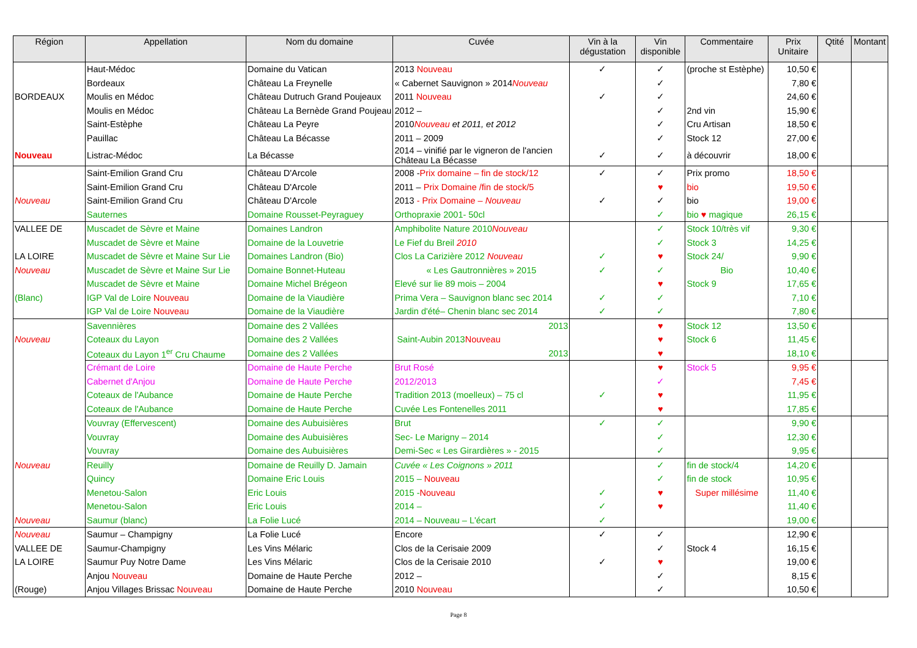| Région | Appellation | Nom du domaine | Cuvée | Vin à la dégustation | Vin disponible | Commentaire | Prix Unitaire | Qtité | Montant |
| --- | --- | --- | --- | --- | --- | --- | --- | --- | --- |
| | Haut-Médoc | Domaine du Vatican | 2013 Nouveau | ✓ | ✓ | (proche st Estèphe) | 10,50 € | | |
| | Bordeaux | Château La Freynelle | « Cabernet Sauvignon » 2014 Nouveau | | ✓ | | 7,80 € | | |
| BORDEAUX | Moulis en Médoc | Château Dutruch Grand Poujeaux | 2011 Nouveau | ✓ | ✓ | | 24,60 € | | |
| | Moulis en Médoc | Château La Bernède Grand Poujeau | 2012 – | | ✓ | 2nd vin | 15,90 € | | |
| | Saint-Estèphe | Château La Peyre | 2010 Nouveau et 2011, et 2012 | | ✓ | Cru Artisan | 18,50 € | | |
| | Pauillac | Château La Bécasse | 2011 – 2009 | | ✓ | Stock 12 | 27,00 € | | |
| Nouveau | Listrac-Médoc | La Bécasse | 2014 – vinifié par le vigneron de l'ancien Château La Bécasse | ✓ | ✓ | à découvrir | 18,00 € | | |
| | Saint-Emilion Grand Cru | Château D'Arcole | 2008 - Prix domaine – fin de stock/12 | ✓ | ✓ | Prix promo | 18,50 € | | |
| | Saint-Emilion Grand Cru | Château D'Arcole | 2011 – Prix Domaine /fin de stock/5 | | ♥ | bio | 19,50 € | | |
| Nouveau | Saint-Emilion Grand Cru | Château D'Arcole | 2013 - Prix Domaine – Nouveau | ✓ | ✓ | bio | 19,00 € | | |
| | Sauternes | Domaine Rousset-Peyraguey | Orthopraxie 2001- 50cl | | ✓ | bio ♥ magique | 26,15 € | | |
| VALLEE DE | Muscadet de Sèvre et Maine | Domaines Landron | Amphibolite Nature 2010 Nouveau | | ✓ | Stock 10/très vif | 9,30 € | | |
| | Muscadet de Sèvre et Maine | Domaine de la Louvetrie | Le Fief du Breil 2010 | | ✓ | Stock 3 | 14,25 € | | |
| LA LOIRE | Muscadet de Sèvre et Maine Sur Lie | Domaines Landron (Bio) | Clos La Carizière 2012 Nouveau | ✓ | ♥ | Stock 24/ | 9,90 € | | |
| Nouveau | Muscadet de Sèvre et Maine Sur Lie | Domaine Bonnet-Huteau | « Les Gautronnières » 2015 | ✓ | ✓ | Bio | 10,40 € | | |
| | Muscadet de Sèvre et Maine | Domaine Michel Brégeon | Elevé sur lie 89 mois – 2004 | | ♥ | Stock 9 | 17,65 € | | |
| (Blanc) | IGP Val de Loire Nouveau | Domaine de la Viaudière | Prima Vera – Sauvignon blanc sec 2014 | ✓ | ✓ | | 7,10 € | | |
| | IGP Val de Loire Nouveau | Domaine de la Viaudière | Jardin d'été– Chenin blanc sec 2014 | ✓ | ✓ | | 7,80 € | | |
| | Savennières | Domaine des 2 Vallées | 2013 | | ♥ | Stock 12 | 13,50 € | | |
| Nouveau | Coteaux du Layon | Domaine des 2 Vallées | Saint-Aubin 2013 Nouveau | | ♥ | Stock 6 | 11,45 € | | |
| | Coteaux du Layon 1<sup>er</sup> Cru Chaume | Domaine des 2 Vallées | 2013 | | ♥ | | 18,10 € | | |
| | Crémant de Loire | Domaine de Haute Perche | Brut Rosé | | ♥ | Stock 5 | 9,95 € | | |
| | Cabernet d'Anjou | Domaine de Haute Perche | 2012/2013 | | ✓ | | 7,45 € | | |
| | Coteaux de l'Aubance | Domaine de Haute Perche | Tradition 2013 (moelleux) – 75 cl | ✓ | ♥ | | 11,95 € | | |
| | Coteaux de l'Aubance | Domaine de Haute Perche | Cuvée Les Fontenelles 2011 | | ♥ | | 17,85 € | | |
| | Vouvray (Effervescent) | Domaine des Aubuisières | Brut | ✓ | ✓ | | 9,90 € | | |
| | Vouvray | Domaine des Aubuisières | Sec- Le Marigny – 2014 | | ✓ | | 12,30 € | | |
| | Vouvray | Domaine des Aubuisières | Demi-Sec « Les Girardières » - 2015 | | ✓ | | 9,95 € | | |
| Nouveau | Reuilly | Domaine de Reuilly D. Jamain | Cuvée « Les Coignons » 2011 | | ✓ | fin de stock/4 | 14,20 € | | |
| | Quincy | Domaine Eric Louis | 2015 – Nouveau | | ✓ | fin de stock | 10,95 € | | |
| | Menetou-Salon | Eric Louis | 2015 - Nouveau | ✓ | ♥ | Super millésime | 11,40 € | | |
| | Menetou-Salon | Eric Louis | 2014 – | ✓ | ♥ | | 11,40 € | | |
| Nouveau | Saumur (blanc) | La Folie Lucé | 2014 – Nouveau – L'écart | ✓ | | | 19,00 € | | |
| Nouveau | Saumur – Champigny | La Folie Lucé | Encore | ✓ | ✓ | | 12,90 € | | |
| VALLEE DE | Saumur-Champigny | Les Vins Mélaric | Clos de la Cerisaie 2009 | | ✓ | Stock 4 | 16,15 € | | |
| LA LOIRE | Saumur Puy Notre Dame | Les Vins Mélaric | Clos de la Cerisaie 2010 | ✓ | ♥ | | 19,00 € | | |
| | Anjou Nouveau | Domaine de Haute Perche | 2012 – | | ✓ | | 8,15 € | | |
| (Rouge) | Anjou Villages Brissac Nouveau | Domaine de Haute Perche | 2010 Nouveau | | ✓ | | 10,50 € | | |
Page 8